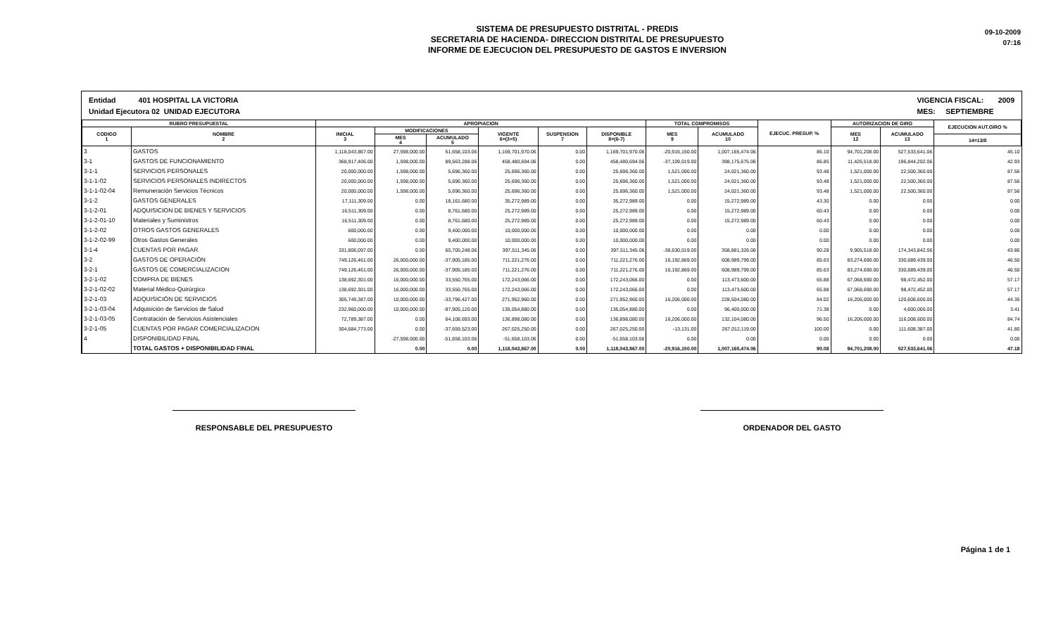SISTEMA DE PRESUPUESTO DISTRITAL - PREDIS
SECRETARIA DE HACIENDA- DIRECCION DISTRITAL DE PRESUPUESTO
INFORME DE EJECUCION DEL PRESUPUESTO DE GASTOS E INVERSION
09-10-2009
07:16
Entidad 401 HOSPITAL LA VICTORIA
Unidad Ejecutora 02 UNIDAD EJECUTORA
VIGENCIA FISCAL: 2009
MES: SEPTIEMBRE
| RUBRO PRESUPUESTAL | | APROPIACION | | | | | | TOTAL COMPROMISOS | | EJECUC. PRESUP. % | AUTORIZACION DE GIRO | | EJECUCION AUT.GIRO % |
| --- | --- | --- | --- | --- | --- | --- | --- | --- | --- | --- | --- | --- | --- |
| CODIGO 1 | NOMBRE 2 | INICIAL 3 | MODIFICACIONES | | VIGENTE 6=(3+5) | SUSPENSION 7 | DISPONIBLE 8=(6-7) | MES 9 | ACUMULADO 10 | | MES 12 | ACUMULADO 13 | |
| | | | MES 4 | ACUMULADO 5 | | | | | | | | | 14=13/8 |
| 3 | GASTOS | 1,118,043,867.00 | 27,598,000.00 | 51,658,103.06 | 1,169,701,970.06 | 0.00 | 1,169,701,970.06 | -20,916,150.00 | 1,007,165,474.06 | 86.10 | 94,701,208.00 | 527,533,641.06 | 45.10 |
| 3-1 | GASTOS DE FUNCIONAMIENTO | 368,917,406.00 | 1,598,000.00 | 89,563,288.06 | 458,480,694.06 | 0.00 | 458,480,694.06 | -37,109,019.00 | 398,175,675.06 | 86.85 | 11,426,518.00 | 196,844,202.06 | 42.93 |
| 3-1-1 | SERVICIOS PERSONALES | 20,000,000.00 | 1,598,000.00 | 5,696,360.00 | 25,696,360.00 | 0.00 | 25,696,360.00 | 1,521,000.00 | 24,021,360.00 | 93.48 | 1,521,000.00 | 22,500,360.00 | 87.56 |
| 3-1-1-02 | SERVICIOS PERSONALES INDIRECTOS | 20,000,000.00 | 1,598,000.00 | 5,696,360.00 | 25,696,360.00 | 0.00 | 25,696,360.00 | 1,521,000.00 | 24,021,360.00 | 93.48 | 1,521,000.00 | 22,500,360.00 | 87.56 |
| 3-1-1-02-04 | Remuneración Servicios Técnicos | 20,000,000.00 | 1,598,000.00 | 5,696,360.00 | 25,696,360.00 | 0.00 | 25,696,360.00 | 1,521,000.00 | 24,021,360.00 | 93.48 | 1,521,000.00 | 22,500,360.00 | 87.56 |
| 3-1-2 | GASTOS GENERALES | 17,111,309.00 | 0.00 | 18,161,680.00 | 35,272,989.00 | 0.00 | 35,272,989.00 | 0.00 | 15,272,989.00 | 43.30 | 0.00 | 0.00 | 0.00 |
| 3-1-2-01 | ADQUISICION DE BIENES Y SERVICIOS | 16,511,309.00 | 0.00 | 8,761,680.00 | 25,272,989.00 | 0.00 | 25,272,989.00 | 0.00 | 15,272,989.00 | 60.43 | 0.00 | 0.00 | 0.00 |
| 3-1-2-01-10 | Materiales y Suministros | 16,511,309.00 | 0.00 | 8,761,680.00 | 25,272,989.00 | 0.00 | 25,272,989.00 | 0.00 | 15,272,989.00 | 60.43 | 0.00 | 0.00 | 0.00 |
| 3-1-2-02 | OTROS GASTOS GENERALES | 600,000.00 | 0.00 | 9,400,000.00 | 10,000,000.00 | 0.00 | 10,000,000.00 | 0.00 | 0.00 | 0.00 | 0.00 | 0.00 | 0.00 |
| 3-1-2-02-99 | Otros Gastos Generales | 600,000.00 | 0.00 | 9,400,000.00 | 10,000,000.00 | 0.00 | 10,000,000.00 | 0.00 | 0.00 | 0.00 | 0.00 | 0.00 | 0.00 |
| 3-1-4 | CUENTAS POR PAGAR | 331,806,097.00 | 0.00 | 65,705,248.06 | 397,511,345.06 | 0.00 | 397,511,345.06 | -38,630,019.00 | 358,881,326.06 | 90.28 | 9,905,518.00 | 174,343,842.06 | 43.86 |
| 3-2 | GASTOS DE OPERACIÓN | 749,126,461.00 | 26,000,000.00 | -37,905,185.00 | 711,221,276.00 | 0.00 | 711,221,276.00 | 16,192,869.00 | 608,989,799.00 | 85.63 | 83,274,690.00 | 330,689,439.00 | 46.50 |
| 3-2-1 | GASTOS DE COMERCIALIZACION | 749,126,461.00 | 26,000,000.00 | -37,905,185.00 | 711,221,276.00 | 0.00 | 711,221,276.00 | 16,192,869.00 | 608,989,799.00 | 85.63 | 83,274,690.00 | 330,689,439.00 | 46.50 |
| 3-2-1-02 | COMPRA DE BIENES | 138,692,301.00 | 16,000,000.00 | 33,550,765.00 | 172,243,066.00 | 0.00 | 172,243,066.00 | 0.00 | 113,473,600.00 | 65.88 | 67,068,690.00 | 98,472,452.00 | 57.17 |
| 3-2-1-02-02 | Material Médico-Quirúrgico | 138,692,301.00 | 16,000,000.00 | 33,550,765.00 | 172,243,066.00 | 0.00 | 172,243,066.00 | 0.00 | 113,473,600.00 | 65.88 | 67,068,690.00 | 98,472,452.00 | 57.17 |
| 3-2-1-03 | ADQUISICIÓN DE SERVICIOS | 305,749,387.00 | 10,000,000.00 | -33,796,427.00 | 271,952,960.00 | 0.00 | 271,952,960.00 | 16,206,000.00 | 228,504,080.00 | 84.02 | 16,206,000.00 | 120,608,600.00 | 44.35 |
| 3-2-1-03-04 | Adquisición de Servicios de Salud | 232,960,000.00 | 10,000,000.00 | -97,905,120.00 | 135,054,880.00 | 0.00 | 135,054,880.00 | 0.00 | 96,400,000.00 | 71.38 | 0.00 | 4,600,000.00 | 3.41 |
| 3-2-1-03-05 | Contratación de Servicios Asistenciales | 72,789,387.00 | 0.00 | 64,108,693.00 | 136,898,080.00 | 0.00 | 136,898,080.00 | 16,206,000.00 | 132,104,080.00 | 96.50 | 16,206,000.00 | 116,008,600.00 | 84.74 |
| 3-2-1-05 | CUENTAS POR PAGAR COMERCIALIZACION | 304,684,773.00 | 0.00 | -37,659,523.00 | 267,025,250.00 | 0.00 | 267,025,250.00 | -13,131.00 | 267,012,119.00 | 100.00 | 0.00 | 111,608,387.00 | 41.80 |
| 4 | DISPONIBILIDAD FINAL | | -27,598,000.00 | -51,658,103.06 | -51,658,103.06 | 0.00 | -51,658,103.06 | 0.00 | 0.00 | 0.00 | 0.00 | 0.00 | 0.00 |
| | TOTAL GASTOS + DISPONIBILIDAD FINAL | | 0.00 | 0.00 | 1,118,043,867.00 | 0.00 | 1,118,043,867.00 | -20,916,150.00 | 1,007,165,474.06 | 90.08 | 94,701,208.00 | 527,533,641.06 | 47.18 |
RESPONSABLE DEL PRESUPUESTO ORDENADOR DEL GASTO
Página 1 de 1